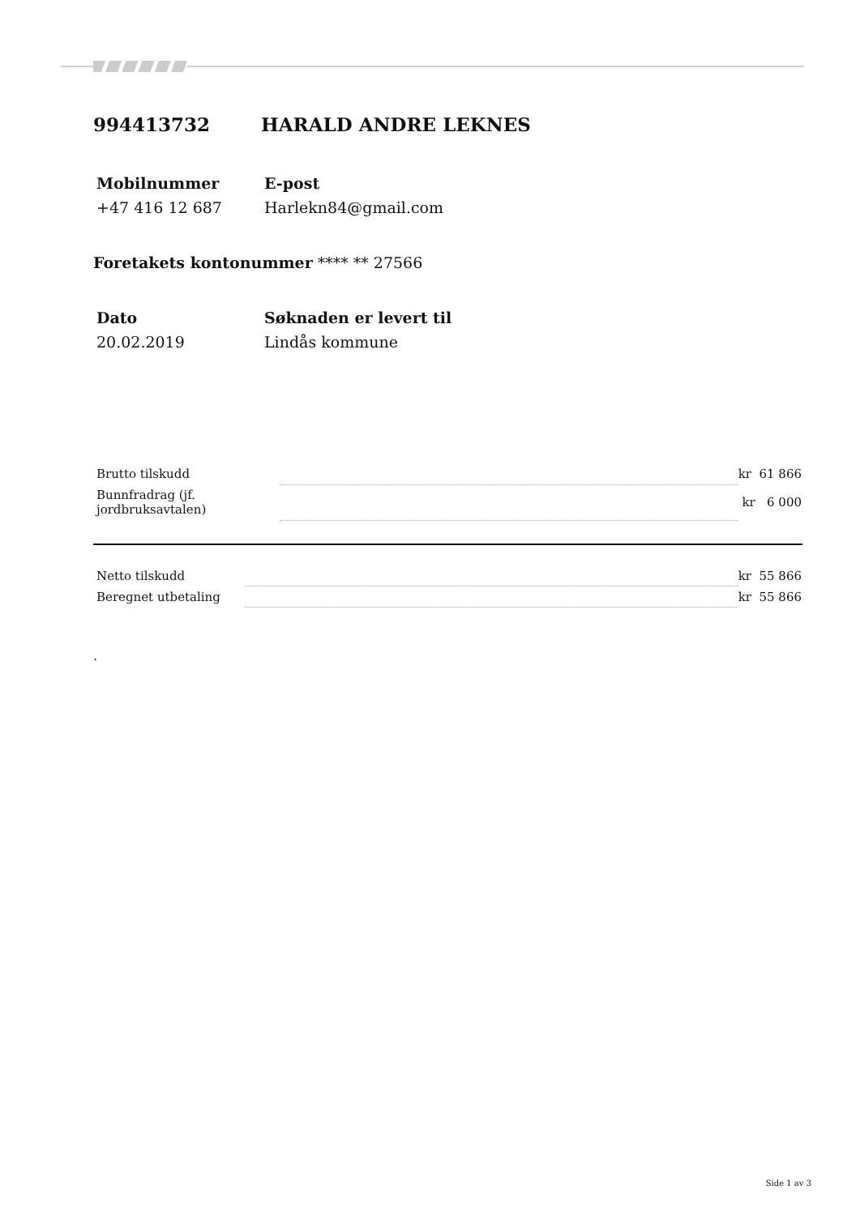994413732 HARALD ANDRE LEKNES
Mobilnummer
+47 416 12 687
E-post
Harlekn84@gmail.com
Foretakets kontonummer **** ** 27566
Dato
20.02.2019
Søknaden er levert til
Lindås kommune
| Brutto tilskudd | | kr 61 866 |
| Bunnfradrag (jf. jordbruksavtalen) | | kr 6 000 |
| Netto tilskudd | | kr 55 866 |
| Beregnet utbetaling | | kr 55 866 |
.
Side 1 av 3